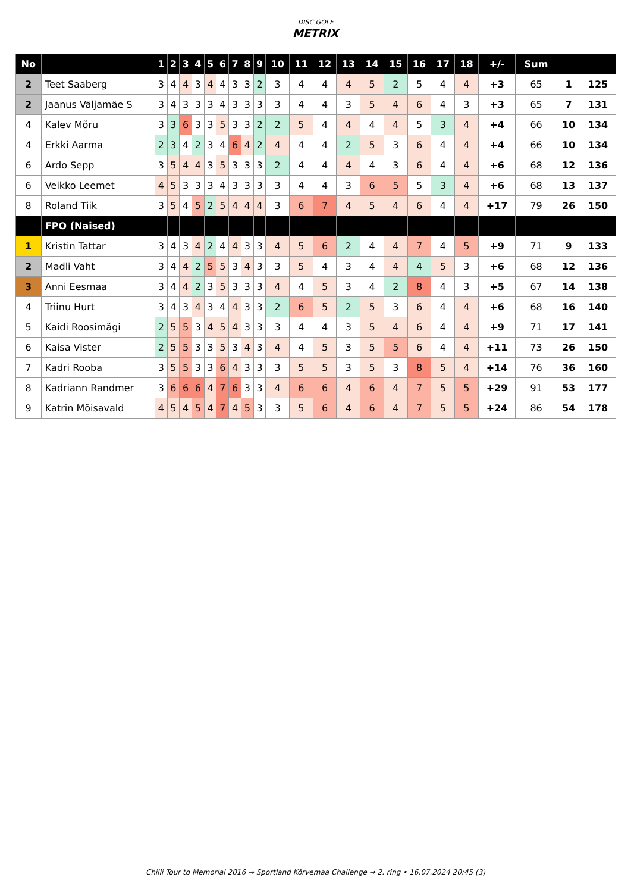DISC GOLF
METRIX
| No | | 1 | 2 | 3 | 4 | 5 | 6 | 7 | 8 | 9 | 10 | 11 | 12 | 13 | 14 | 15 | 16 | 17 | 18 | +/- | Sum | | |
| --- | --- | --- | --- | --- | --- | --- | --- | --- | --- | --- | --- | --- | --- | --- | --- | --- | --- | --- | --- | --- | --- | --- | --- |
| 2 | Teet Saaberg | 3 | 4 | 4 | 3 | 4 | 4 | 3 | 3 | 2 | 3 | 4 | 4 | 4 | 5 | 2 | 5 | 4 | 4 | +3 | 65 | 1 | 125 |
| 2 | Jaanus Väljamäe S | 3 | 4 | 3 | 3 | 3 | 4 | 3 | 3 | 3 | 3 | 4 | 4 | 3 | 5 | 4 | 6 | 4 | 3 | +3 | 65 | 7 | 131 |
| 4 | Kalev Mõru | 3 | 3 | 6 | 3 | 3 | 5 | 3 | 3 | 2 | 2 | 5 | 4 | 4 | 4 | 4 | 5 | 3 | 4 | +4 | 66 | 10 | 134 |
| 4 | Erkki Aarma | 2 | 3 | 4 | 2 | 3 | 4 | 6 | 4 | 2 | 4 | 4 | 4 | 2 | 5 | 3 | 6 | 4 | 4 | +4 | 66 | 10 | 134 |
| 6 | Ardo Sepp | 3 | 5 | 4 | 4 | 3 | 5 | 3 | 3 | 3 | 2 | 4 | 4 | 4 | 4 | 3 | 6 | 4 | 4 | +6 | 68 | 12 | 136 |
| 6 | Veikko Leemet | 4 | 5 | 3 | 3 | 3 | 4 | 3 | 3 | 3 | 3 | 4 | 4 | 3 | 6 | 5 | 5 | 3 | 4 | +6 | 68 | 13 | 137 |
| 8 | Roland Tiik | 3 | 5 | 4 | 5 | 2 | 5 | 4 | 4 | 4 | 3 | 6 | 7 | 4 | 5 | 4 | 6 | 4 | 4 | +17 | 79 | 26 | 150 |
| | FPO (Naised) | | | | | | | | | | | | | | | | | | | | | | |
| 1 | Kristin Tattar | 3 | 4 | 3 | 4 | 2 | 4 | 4 | 3 | 3 | 4 | 5 | 6 | 2 | 4 | 4 | 7 | 4 | 5 | +9 | 71 | 9 | 133 |
| 2 | Madli Vaht | 3 | 4 | 4 | 2 | 5 | 5 | 3 | 4 | 3 | 3 | 5 | 4 | 3 | 4 | 4 | 4 | 5 | 3 | +6 | 68 | 12 | 136 |
| 3 | Anni Eesmaa | 3 | 4 | 4 | 2 | 3 | 5 | 3 | 3 | 3 | 4 | 4 | 5 | 3 | 4 | 2 | 8 | 4 | 3 | +5 | 67 | 14 | 138 |
| 4 | Triinu Hurt | 3 | 4 | 3 | 4 | 3 | 4 | 4 | 3 | 3 | 2 | 6 | 5 | 2 | 5 | 3 | 6 | 4 | 4 | +6 | 68 | 16 | 140 |
| 5 | Kaidi Roosimägi | 2 | 5 | 5 | 3 | 4 | 5 | 4 | 3 | 3 | 3 | 4 | 4 | 3 | 5 | 4 | 6 | 4 | 4 | +9 | 71 | 17 | 141 |
| 6 | Kaisa Vister | 2 | 5 | 5 | 3 | 3 | 5 | 3 | 4 | 3 | 4 | 4 | 5 | 3 | 5 | 5 | 6 | 4 | 4 | +11 | 73 | 26 | 150 |
| 7 | Kadri Rooba | 3 | 5 | 5 | 3 | 3 | 6 | 4 | 3 | 3 | 3 | 5 | 5 | 3 | 5 | 3 | 8 | 5 | 4 | +14 | 76 | 36 | 160 |
| 8 | Kadriann Randmer | 3 | 6 | 6 | 6 | 4 | 7 | 6 | 3 | 3 | 4 | 6 | 6 | 4 | 6 | 4 | 7 | 5 | 5 | +29 | 91 | 53 | 177 |
| 9 | Katrin Mõisavald | 4 | 5 | 4 | 5 | 4 | 7 | 4 | 5 | 3 | 3 | 5 | 6 | 4 | 6 | 4 | 7 | 5 | 5 | +24 | 86 | 54 | 178 |
Chilli Tour to Memorial 2016 → Sportland Kõrvemaa Challenge → 2. ring • 16.07.2024 20:45 (3)